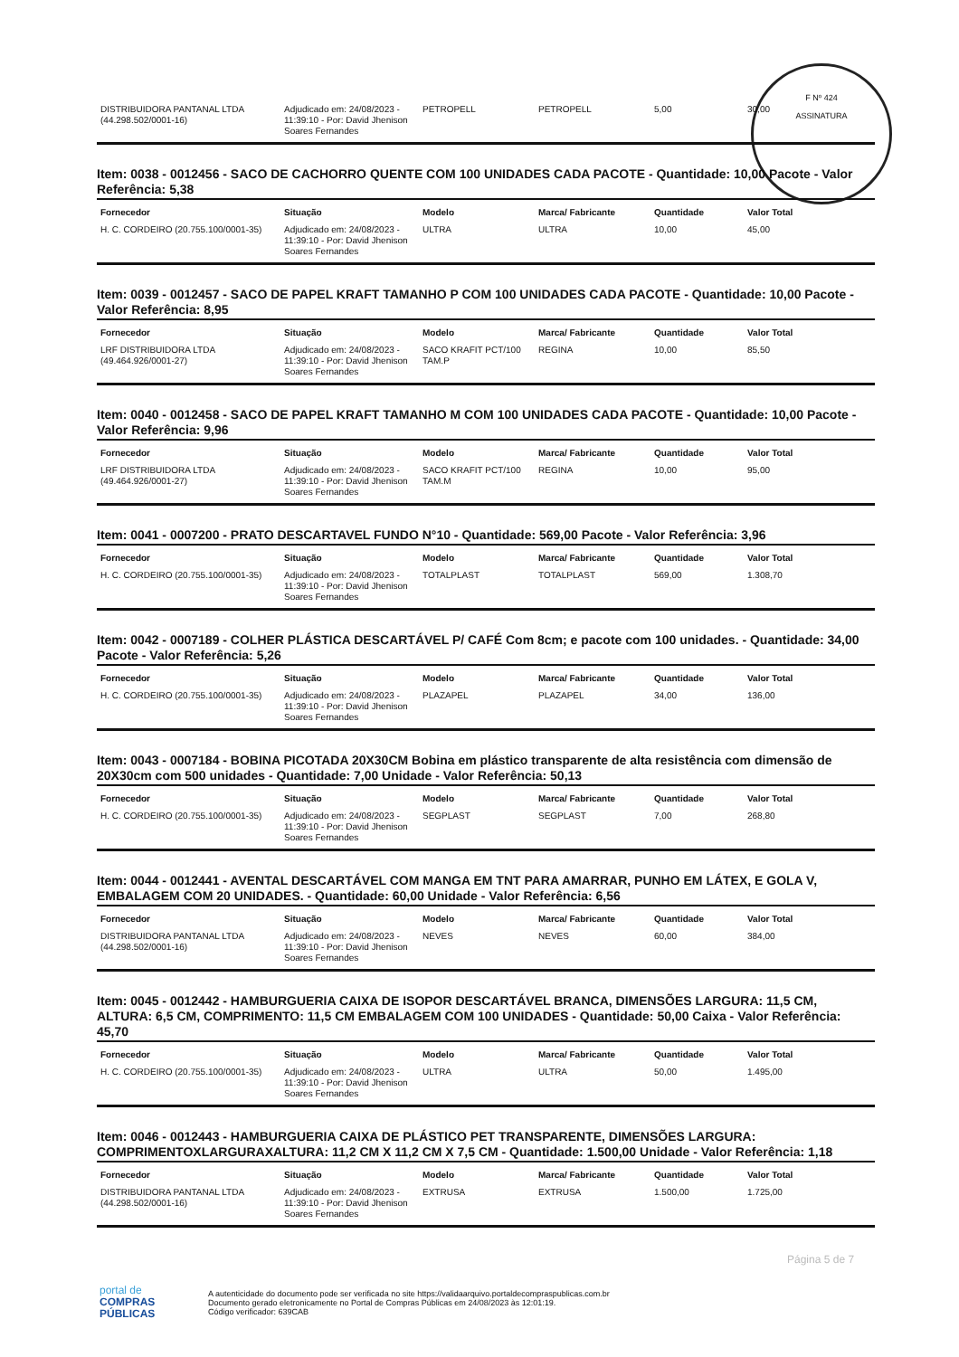F Nº 424
ASSINATURA
| DISTRIBUIDORA PANTANAL LTDA (44.298.502/0001-16) | Adjudicado em: 24/08/2023 - 11:39:10 - Por: David Jhenison Soares Fernandes | PETROPELL | PETROPELL | 5,00 | 30,00 |
Item: 0038 - 0012456 - SACO DE CACHORRO QUENTE COM 100 UNIDADES CADA PACOTE - Quantidade: 10,00 Pacote - Valor Referência: 5,38
| Fornecedor | Situação | Modelo | Marca/ Fabricante | Quantidade | Valor Total |
| --- | --- | --- | --- | --- | --- |
| H. C. CORDEIRO (20.755.100/0001-35) | Adjudicado em: 24/08/2023 - 11:39:10 - Por: David Jhenison Soares Fernandes | ULTRA | ULTRA | 10,00 | 45,00 |
Item: 0039 - 0012457 - SACO DE PAPEL KRAFT TAMANHO P COM 100 UNIDADES CADA PACOTE - Quantidade: 10,00 Pacote - Valor Referência: 8,95
| Fornecedor | Situação | Modelo | Marca/ Fabricante | Quantidade | Valor Total |
| --- | --- | --- | --- | --- | --- |
| LRF DISTRIBUIDORA LTDA (49.464.926/0001-27) | Adjudicado em: 24/08/2023 - 11:39:10 - Por: David Jhenison Soares Fernandes | SACO KRAFIT PCT/100 TAM.P | REGINA | 10,00 | 85,50 |
Item: 0040 - 0012458 - SACO DE PAPEL KRAFT TAMANHO M COM 100 UNIDADES CADA PACOTE - Quantidade: 10,00 Pacote - Valor Referência: 9,96
| Fornecedor | Situação | Modelo | Marca/ Fabricante | Quantidade | Valor Total |
| --- | --- | --- | --- | --- | --- |
| LRF DISTRIBUIDORA LTDA (49.464.926/0001-27) | Adjudicado em: 24/08/2023 - 11:39:10 - Por: David Jhenison Soares Fernandes | SACO KRAFIT PCT/100 TAM.M | REGINA | 10,00 | 95,00 |
Item: 0041 - 0007200 - PRATO DESCARTAVEL FUNDO N°10 - Quantidade: 569,00 Pacote - Valor Referência: 3,96
| Fornecedor | Situação | Modelo | Marca/ Fabricante | Quantidade | Valor Total |
| --- | --- | --- | --- | --- | --- |
| H. C. CORDEIRO (20.755.100/0001-35) | Adjudicado em: 24/08/2023 - 11:39:10 - Por: David Jhenison Soares Fernandes | TOTALPLAST | TOTALPLAST | 569,00 | 1.308,70 |
Item: 0042 - 0007189 - COLHER PLÁSTICA DESCARTÁVEL P/ CAFÉ Com 8cm; e pacote com 100 unidades. - Quantidade: 34,00 Pacote - Valor Referência: 5,26
| Fornecedor | Situação | Modelo | Marca/ Fabricante | Quantidade | Valor Total |
| --- | --- | --- | --- | --- | --- |
| H. C. CORDEIRO (20.755.100/0001-35) | Adjudicado em: 24/08/2023 - 11:39:10 - Por: David Jhenison Soares Fernandes | PLAZAPEL | PLAZAPEL | 34,00 | 136,00 |
Item: 0043 - 0007184 - BOBINA PICOTADA 20X30CM Bobina em plástico transparente de alta resistência com dimensão de 20X30cm com 500 unidades - Quantidade: 7,00 Unidade - Valor Referência: 50,13
| Fornecedor | Situação | Modelo | Marca/ Fabricante | Quantidade | Valor Total |
| --- | --- | --- | --- | --- | --- |
| H. C. CORDEIRO (20.755.100/0001-35) | Adjudicado em: 24/08/2023 - 11:39:10 - Por: David Jhenison Soares Fernandes | SEGPLAST | SEGPLAST | 7,00 | 268,80 |
Item: 0044 - 0012441 - AVENTAL DESCARTÁVEL COM MANGA EM TNT PARA AMARRAR, PUNHO EM LÁTEX, E GOLA V, EMBALAGEM COM 20 UNIDADES. - Quantidade: 60,00 Unidade - Valor Referência: 6,56
| Fornecedor | Situação | Modelo | Marca/ Fabricante | Quantidade | Valor Total |
| --- | --- | --- | --- | --- | --- |
| DISTRIBUIDORA PANTANAL LTDA (44.298.502/0001-16) | Adjudicado em: 24/08/2023 - 11:39:10 - Por: David Jhenison Soares Fernandes | NEVES | NEVES | 60,00 | 384,00 |
Item: 0045 - 0012442 - HAMBURGUERIA CAIXA DE ISOPOR DESCARTÁVEL BRANCA, DIMENSÕES LARGURA: 11,5 CM, ALTURA: 6,5 CM, COMPRIMENTO: 11,5 CM EMBALAGEM COM 100 UNIDADES - Quantidade: 50,00 Caixa - Valor Referência: 45,70
| Fornecedor | Situação | Modelo | Marca/ Fabricante | Quantidade | Valor Total |
| --- | --- | --- | --- | --- | --- |
| H. C. CORDEIRO (20.755.100/0001-35) | Adjudicado em: 24/08/2023 - 11:39:10 - Por: David Jhenison Soares Fernandes | ULTRA | ULTRA | 50,00 | 1.495,00 |
Item: 0046 - 0012443 - HAMBURGUERIA CAIXA DE PLÁSTICO PET TRANSPARENTE, DIMENSÕES LARGURA: COMPRIMENTOXLARGURAXALTURA: 11,2 CM X 11,2 CM X 7,5 CM - Quantidade: 1.500,00 Unidade - Valor Referência: 1,18
| Fornecedor | Situação | Modelo | Marca/ Fabricante | Quantidade | Valor Total |
| --- | --- | --- | --- | --- | --- |
| DISTRIBUIDORA PANTANAL LTDA (44.298.502/0001-16) | Adjudicado em: 24/08/2023 - 11:39:10 - Por: David Jhenison Soares Fernandes | EXTRUSA | EXTRUSA | 1.500,00 | 1.725,00 |
Página 5 de 7
portal de
COMPRAS
PÚBLICAS
A autenticidade do documento pode ser verificada no site https://validaarquivo.portaldecompraspublicas.com.br
Documento gerado eletronicamente no Portal de Compras Públicas em 24/08/2023 às 12:01:19.
Código verificador: 639CAB